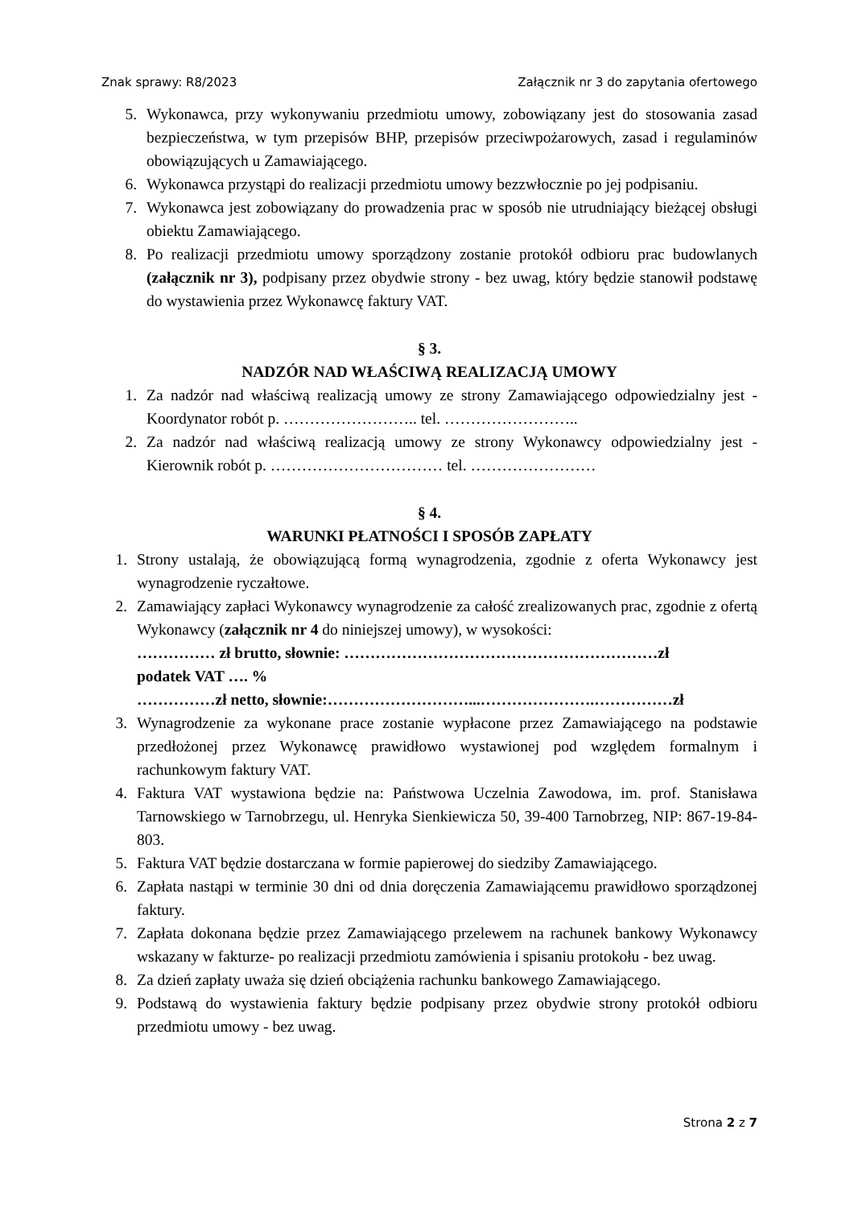Znak sprawy: R8/2023 Załącznik nr 3 do zapytania ofertowego
5. Wykonawca, przy wykonywaniu przedmiotu umowy, zobowiązany jest do stosowania zasad bezpieczeństwa, w tym przepisów BHP, przepisów przeciwpożarowych, zasad i regulaminów obowiązujących u Zamawiającego.
6. Wykonawca przystąpi do realizacji przedmiotu umowy bezzwłocznie po jej podpisaniu.
7. Wykonawca jest zobowiązany do prowadzenia prac w sposób nie utrudniający bieżącej obsługi obiektu Zamawiającego.
8. Po realizacji przedmiotu umowy sporządzony zostanie protokół odbioru prac budowlanych (załącznik nr 3), podpisany przez obydwie strony - bez uwag, który będzie stanowił podstawę do wystawienia przez Wykonawcę faktury VAT.
§ 3.
NADZÓR NAD WŁAŚCIWĄ REALIZACJĄ UMOWY
1. Za nadzór nad właściwą realizacją umowy ze strony Zamawiającego odpowiedzialny jest - Koordynator robót p. …………………….. tel. ……………………..
2. Za nadzór nad właściwą realizacją umowy ze strony Wykonawcy odpowiedzialny jest - Kierownik robót p. …………………………… tel. ……………………
§ 4.
WARUNKI PŁATNOŚCI I SPOSÓB ZAPŁATY
1. Strony ustalają, że obowiązującą formą wynagrodzenia, zgodnie z oferta Wykonawcy jest wynagrodzenie ryczałtowe.
2. Zamawiający zapłaci Wykonawcy wynagrodzenie za całość zrealizowanych prac, zgodnie z ofertą Wykonawcy (załącznik nr 4 do niniejszej umowy), w wysokości:
…………… zł brutto, słownie: ……………………………………………………zł
podatek VAT …. %
……………zł netto, słownie:………………………...………………….……………zł
3. Wynagrodzenie za wykonane prace zostanie wypłacone przez Zamawiającego na podstawie przedłożonej przez Wykonawcę prawidłowo wystawionej pod względem formalnym i rachunkowym faktury VAT.
4. Faktura VAT wystawiona będzie na: Państwowa Uczelnia Zawodowa, im. prof. Stanisława Tarnowskiego w Tarnobrzegu, ul. Henryka Sienkiewicza 50, 39-400 Tarnobrzeg, NIP: 867-19-84-803.
5. Faktura VAT będzie dostarczana w formie papierowej do siedziby Zamawiającego.
6. Zapłata nastąpi w terminie 30 dni od dnia doręczenia Zamawiającemu prawidłowo sporządzonej faktury.
7. Zapłata dokonana będzie przez Zamawiającego przelewem na rachunek bankowy Wykonawcy wskazany w fakturze- po realizacji przedmiotu zamówienia i spisaniu protokołu - bez uwag.
8. Za dzień zapłaty uważa się dzień obciążenia rachunku bankowego Zamawiającego.
9. Podstawą do wystawienia faktury będzie podpisany przez obydwie strony protokół odbioru przedmiotu umowy - bez uwag.
Strona 2 z 7